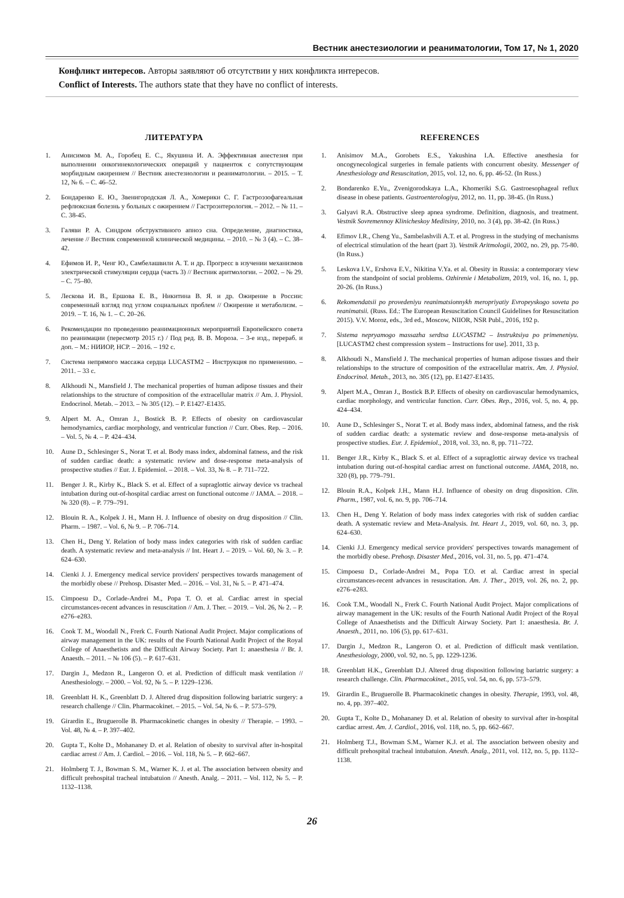Вестник анестезиологии и реаниматологии, Том 17, № 1, 2020
Конфликт интересов. Авторы заявляют об отсутствии у них конфликта интересов.
Conflict of Interests. The authors state that they have no conflict of interests.
ЛИТЕРАТУРА
1. Анисимов М. А., Горобец Е. С., Якушина И. А. Эффективная анестезия при выполнении онкогинекологических операций у пациенток с сопутствующим морбидным ожирением // Вестник анестезиологии и реаниматологии. – 2015. – Т. 12, № 6. – С. 46–52.
2. Бондаренко Е. Ю., Звенигородская Л. А., Хомерики С. Г. Гастроэзофагеальная рефлюксная болезнь у больных с ожирением // Гастроэнтерология. – 2012. – № 11. – С. 38-45.
3. Галяви Р. А. Синдром обструктивного апноэ сна. Определение, диагностика, лечение // Вестник современной клинической медицины. – 2010. – № 3 (4). – С. 38–42.
4. Ефимов И. Р., Ченг Ю., Самбелашвили А. Т. и др. Прогресс в изучении механизмов электрической стимуляции сердца (часть 3) // Вестник аритмологии. – 2002. – № 29. – С. 75–80.
5. Лескова И. В., Ершова Е. В., Никитина В. Я. и др. Ожирение в России: современный взгляд под углом социальных проблем // Ожирение и метаболизм. – 2019. – Т. 16, № 1. – С. 20–26.
6. Рекомендации по проведению реанимационных мероприятий Европейского совета по реанимации (пересмотр 2015 г.) / Под ред. В. В. Мороза. – 3-е изд., перераб. и доп. – М.: НИИОР, НСР. – 2016. – 192 с.
7. Система непрямого массажа сердца LUCASTM2 – Инструкция по применению. – 2011. – 33 с.
8. Alkhoudi N., Mansfield J. The mechanical properties of human adipose tissues and their relationships to the structure of composition of the extracellular matrix // Am. J. Physiol. Endocrinol. Metab. – 2013. – № 305 (12). – P. E1427-E1435.
9. Alpert M. A., Omran J., Bostick B. P. Effects of obesity on cardiovascular hemodynamics, cardiac morphology, and ventricular function // Curr. Obes. Rep. – 2016. – Vol. 5, № 4. – P. 424–434.
10. Aune D., Schlesinger S., Norat T. et al. Body mass index, abdominal fatness, and the risk of sudden cardiac death: a systematic review and dose-response meta-analysis of prospective studies // Eur. J. Epidemiol. – 2018. – Vol. 33, № 8. – P. 711–722.
11. Benger J. R., Kirby K., Black S. et al. Effect of a supraglottic airway device vs tracheal intubation during out-of-hospital cardiac arrest on functional outcome // JAMA. – 2018. – № 320 (8). – P. 779–791.
12. Blouin R. A., Kolpek J. H., Mann H. J. Influence of obesity on drug disposition // Clin. Pharm. – 1987. – Vol. 6, № 9. – P. 706–714.
13. Chen H., Deng Y. Relation of body mass index categories with risk of sudden cardiac death. A systematic review and meta-analysis // Int. Heart J. – 2019. – Vol. 60, № 3. – P. 624–630.
14. Cienki J. J. Emergency medical service providers' perspectives towards management of the morbidly obese // Prehosp. Disaster Med. – 2016. – Vol. 31, № 5. – P. 471–474.
15. Cimpoesu D., Corlade-Andrei M., Popa T. O. et al. Cardiac arrest in special circumstances-recent advances in resuscitation // Am. J. Ther. – 2019. – Vol. 26, № 2. – P. e276–e283.
16. Cook T. M., Woodall N., Frerk C. Fourth National Audit Project. Major complications of airway management in the UK: results of the Fourth National Audit Project of the Royal College of Anaesthetists and the Difficult Airway Society. Part 1: anaesthesia // Br. J. Anaesth. – 2011. – № 106 (5). – P. 617–631.
17. Dargin J., Medzon R., Langeron O. et al. Prediction of difficult mask ventilation // Anesthesiology. – 2000. – Vol. 92, № 5. – P. 1229–1236.
18. Greenblatt H. K., Greenblatt D. J. Altered drug disposition following bariatric surgery: a research challenge // Clin. Pharmacokinet. – 2015. – Vol. 54, № 6. – P. 573–579.
19. Girardin E., Bruguerolle B. Pharmacokinetic changes in obesity // Therapie. – 1993. – Vol. 48, № 4. – P. 397–402.
20. Gupta T., Kolte D., Mohananey D. et al. Relation of obesity to survival after in-hospital cardiac arrest // Am. J. Cardiol. – 2016. – Vol. 118, № 5. – P. 662–667.
21. Holmberg T. J., Bowman S. M., Warner K. J. et al. The association between obesity and difficult prehospital tracheal intubatuion // Anesth. Analg. – 2011. – Vol. 112, № 5. – P. 1132–1138.
REFERENCES
1. Anisimov M.A., Gorobets E.S., Yakushina I.A. Effective anesthesia for oncogynecological surgeries in female patients with concurrent obesity. Messenger of Anesthesiology and Resuscitation, 2015, vol. 12, no. 6, pp. 46-52. (In Russ.)
2. Bondarenko E.Yu., Zvenigorodskaya L.A., Khomeriki S.G. Gastroesophageal reflux disease in obese patients. Gastroenterologiya, 2012, no. 11, pp. 38-45. (In Russ.)
3. Galyavi R.A. Obstructive sleep apnea syndrome. Definition, diagnosis, and treatment. Vestnik Sovremennoy Klinicheskoy Meditsiny, 2010, no. 3 (4), pp. 38-42. (In Russ.)
4. Efimov I.R., Cheng Yu., Sambelashvili A.T. et al. Progress in the studying of mechanisms of electrical stimulation of the heart (part 3). Vestnik Aritmologii, 2002, no. 29, pp. 75-80. (In Russ.)
5. Leskova I.V., Ershova E.V., Nikitina V.Ya. et al. Obesity in Russia: a contemporary view from the standpoint of social problems. Ozhirenie i Metabolizm, 2019, vol. 16, no. 1, pp. 20-26. (In Russ.)
6. Rekomendatsii po provedeniyu reanimatsionnykh meropriyatiy Evropeyskogo soveta po reanimatsii. (Russ. Ed.: The European Resuscitation Council Guidelines for Resuscitation 2015). V.V. Moroz, eds., 3rd ed., Moscow, NIIOR, NSR Publ., 2016, 192 p.
7. Sistema nepryamogo massazha serdtsa LUCASTM2 – Instruktsiya po primeneniyu. [LUCASTM2 chest compression system – Instructions for use]. 2011, 33 p.
8. Alkhoudi N., Mansfield J. The mechanical properties of human adipose tissues and their relationships to the structure of composition of the extracellular matrix. Am. J. Physiol. Endocrinol. Metab., 2013, no. 305 (12), pp. E1427-E1435.
9. Alpert M.A., Omran J., Bostick B.P. Effects of obesity on cardiovascular hemodynamics, cardiac morphology, and ventricular function. Curr. Obes. Rep., 2016, vol. 5, no. 4, pp. 424–434.
10. Aune D., Schlesinger S., Norat T. et al. Body mass index, abdominal fatness, and the risk of sudden cardiac death: a systematic review and dose-response meta-analysis of prospective studies. Eur. J. Epidemiol., 2018, vol. 33, no. 8, pp. 711–722.
11. Benger J.R., Kirby K., Black S. et al. Effect of a supraglottic airway device vs tracheal intubation during out-of-hospital cardiac arrest on functional outcome. JAMA, 2018, no. 320 (8), pp. 779–791.
12. Blouin R.A., Kolpek J.H., Mann H.J. Influence of obesity on drug disposition. Clin. Pharm., 1987, vol. 6, no. 9, pp. 706–714.
13. Chen H., Deng Y. Relation of body mass index categories with risk of sudden cardiac death. A systematic review and Meta-Analysis. Int. Heart J., 2019, vol. 60, no. 3, pp. 624–630.
14. Cienki J.J. Emergency medical service providers' perspectives towards management of the morbidly obese. Prehosp. Disaster Med., 2016, vol. 31, no. 5, pp. 471–474.
15. Cimpoesu D., Corlade-Andrei M., Popa T.O. et al. Cardiac arrest in special circumstances-recent advances in resuscitation. Am. J. Ther., 2019, vol. 26, no. 2, pp. e276–e283.
16. Cook T.M., Woodall N., Frerk C. Fourth National Audit Project. Major complications of airway management in the UK: results of the Fourth National Audit Project of the Royal College of Anaesthetists and the Difficult Airway Society. Part 1: anaesthesia. Br. J. Anaesth., 2011, no. 106 (5), pp. 617–631.
17. Dargin J., Medzon R., Langeron O. et al. Prediction of difficult mask ventilation. Anesthesiology, 2000, vol. 92, no. 5, pp. 1229-1236.
18. Greenblatt H.K., Greenblatt D.J. Altered drug disposition following bariatric surgery: a research challenge. Clin. Pharmacokinet., 2015, vol. 54, no. 6, pp. 573–579.
19. Girardin E., Bruguerolle B. Pharmacokinetic changes in obesity. Therapie, 1993, vol. 48, no. 4, pp. 397–402.
20. Gupta T., Kolte D., Mohananey D. et al. Relation of obesity to survival after in-hospital cardiac arrest. Am. J. Cardiol., 2016, vol. 118, no. 5, pp. 662–667.
21. Holmberg T.J., Bowman S.M., Warner K.J. et al. The association between obesity and difficult prehospital tracheal intubatuion. Anesth. Analg., 2011, vol. 112, no. 5, pp. 1132–1138.
26